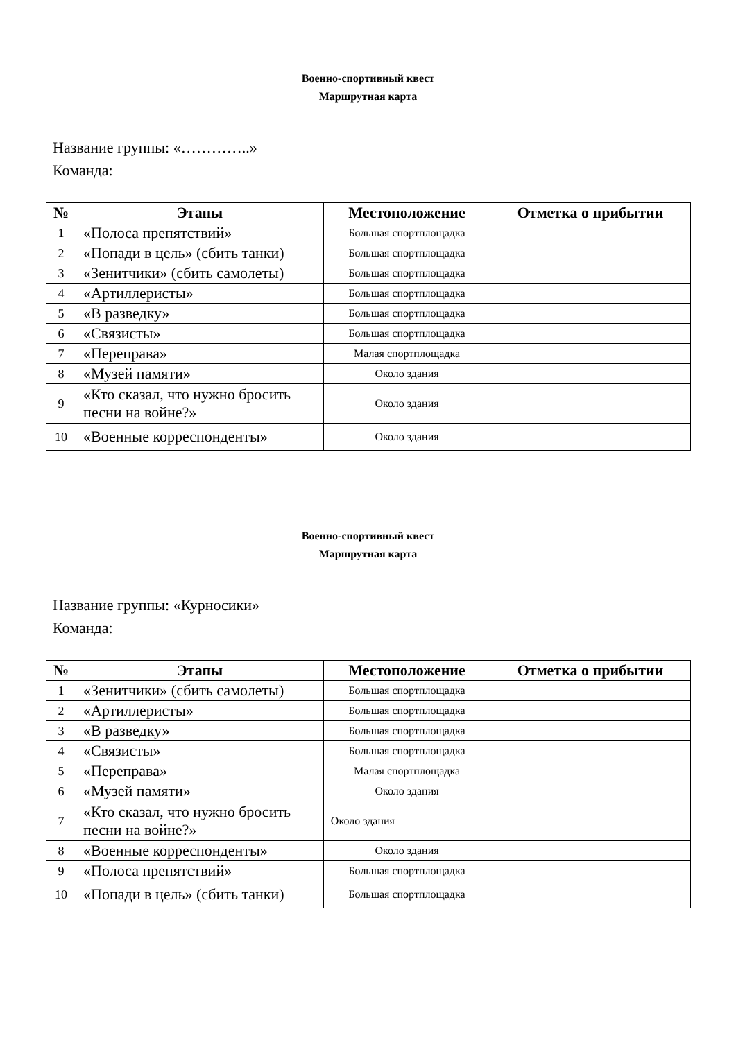Военно-спортивный квест
Маршрутная карта
Название группы: «…………..»
Команда:
| № | Этапы | Местоположение | Отметка о прибытии |
| --- | --- | --- | --- |
| 1 | «Полоса препятствий» | Большая спортплощадка | |
| 2 | «Попади в цель» (сбить танки) | Большая спортплощадка | |
| 3 | «Зенитчики» (сбить самолеты) | Большая спортплощадка | |
| 4 | «Артиллеристы» | Большая спортплощадка | |
| 5 | «В разведку» | Большая спортплощадка | |
| 6 | «Связисты» | Большая спортплощадка | |
| 7 | «Переправа» | Малая спортплощадка | |
| 8 | «Музей памяти» | Около здания | |
| 9 | «Кто сказал, что нужно бросить песни на войне?» | Около здания | |
| 10 | «Военные корреспонденты» | Около здания | |
Военно-спортивный квест
Маршрутная карта
Название группы: «Курносики»
Команда:
| № | Этапы | Местоположение | Отметка о прибытии |
| --- | --- | --- | --- |
| 1 | «Зенитчики» (сбить самолеты) | Большая спортплощадка | |
| 2 | «Артиллеристы» | Большая спортплощадка | |
| 3 | «В разведку» | Большая спортплощадка | |
| 4 | «Связисты» | Большая спортплощадка | |
| 5 | «Переправа» | Малая спортплощадка | |
| 6 | «Музей памяти» | Около здания | |
| 7 | «Кто сказал, что нужно бросить песни на войне?» | Около здания | |
| 8 | «Военные корреспонденты» | Около здания | |
| 9 | «Полоса препятствий» | Большая спортплощадка | |
| 10 | «Попади в цель» (сбить танки) | Большая спортплощадка | |